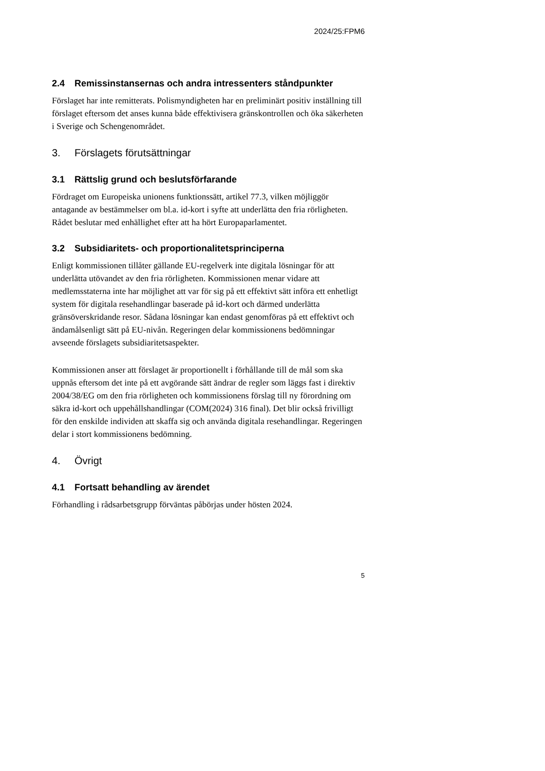2024/25:FPM6
2.4 Remissinstansernas och andra intressenters ståndpunkter
Förslaget har inte remitterats. Polismyndigheten har en preliminärt positiv inställning till förslaget eftersom det anses kunna både effektivisera gränskontrollen och öka säkerheten i Sverige och Schengenområdet.
3. Förslagets förutsättningar
3.1 Rättslig grund och beslutsförfarande
Fördraget om Europeiska unionens funktionssätt, artikel 77.3, vilken möjliggör antagande av bestämmelser om bl.a. id-kort i syfte att underlätta den fria rörligheten. Rådet beslutar med enhällighet efter att ha hört Europaparlamentet.
3.2 Subsidiaritets- och proportionalitetsprinciperna
Enligt kommissionen tillåter gällande EU-regelverk inte digitala lösningar för att underlätta utövandet av den fria rörligheten. Kommissionen menar vidare att medlemsstaterna inte har möjlighet att var för sig på ett effektivt sätt införa ett enhetligt system för digitala resehandlingar baserade på id-kort och därmed underlätta gränsöverskridande resor. Sådana lösningar kan endast genomföras på ett effektivt och ändamålsenligt sätt på EU-nivån. Regeringen delar kommissionens bedömningar avseende förslagets subsidiaritetsaspekter.
Kommissionen anser att förslaget är proportionellt i förhållande till de mål som ska uppnås eftersom det inte på ett avgörande sätt ändrar de regler som läggs fast i direktiv 2004/38/EG om den fria rörligheten och kommissionens förslag till ny förordning om säkra id-kort och uppehållshandlingar (COM(2024) 316 final). Det blir också frivilligt för den enskilde individen att skaffa sig och använda digitala resehandlingar. Regeringen delar i stort kommissionens bedömning.
4. Övrigt
4.1 Fortsatt behandling av ärendet
Förhandling i rådsarbetsgrupp förväntas påbörjas under hösten 2024.
5